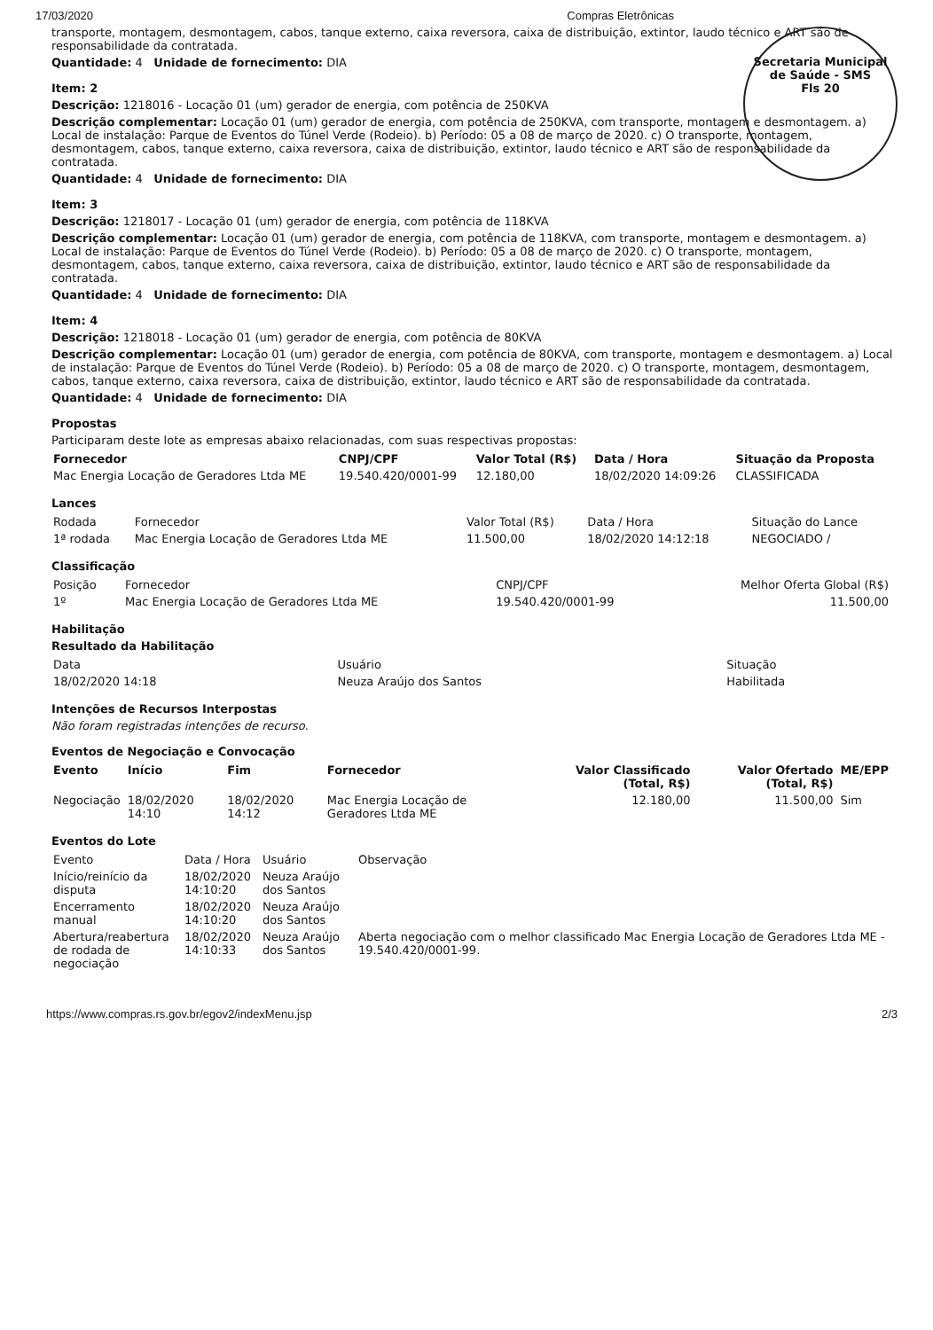17/03/2020 Compras Eletrônicas
Secretaria Municipal de Saúde - SMS
Fls 20
transporte, montagem, desmontagem, cabos, tanque externo, caixa reversora, caixa de distribuição, extintor, laudo técnico e ART são de responsabilidade da contratada.
Quantidade: 4 Unidade de fornecimento: DIA
Item: 2
Descrição: 1218016 - Locação 01 (um) gerador de energia, com potência de 250KVA
Descrição complementar: Locação 01 (um) gerador de energia, com potência de 250KVA, com transporte, montagem e desmontagem. a) Local de instalação: Parque de Eventos do Túnel Verde (Rodeio). b) Período: 05 a 08 de março de 2020. c) O transporte, montagem, desmontagem, cabos, tanque externo, caixa reversora, caixa de distribuição, extintor, laudo técnico e ART são de responsabilidade da contratada.
Quantidade: 4 Unidade de fornecimento: DIA
Item: 3
Descrição: 1218017 - Locação 01 (um) gerador de energia, com potência de 118KVA
Descrição complementar: Locação 01 (um) gerador de energia, com potência de 118KVA, com transporte, montagem e desmontagem. a) Local de instalação: Parque de Eventos do Túnel Verde (Rodeio). b) Período: 05 a 08 de março de 2020. c) O transporte, montagem, desmontagem, cabos, tanque externo, caixa reversora, caixa de distribuição, extintor, laudo técnico e ART são de responsabilidade da contratada.
Quantidade: 4 Unidade de fornecimento: DIA
Item: 4
Descrição: 1218018 - Locação 01 (um) gerador de energia, com potência de 80KVA
Descrição complementar: Locação 01 (um) gerador de energia, com potência de 80KVA, com transporte, montagem e desmontagem. a) Local de instalação: Parque de Eventos do Túnel Verde (Rodeio). b) Período: 05 a 08 de março de 2020. c) O transporte, montagem, desmontagem, cabos, tanque externo, caixa reversora, caixa de distribuição, extintor, laudo técnico e ART são de responsabilidade da contratada.
Quantidade: 4 Unidade de fornecimento: DIA
Propostas
Participaram deste lote as empresas abaixo relacionadas, com suas respectivas propostas:
| Fornecedor | CNPJ/CPF | Valor Total (R$) | Data / Hora | Situação da Proposta |
| --- | --- | --- | --- | --- |
| Mac Energia Locação de Geradores Ltda ME | 19.540.420/0001-99 | 12.180,00 | 18/02/2020 14:09:26 | CLASSIFICADA |
Lances
| Rodada | Fornecedor | Valor Total (R$) | Data / Hora | Situação do Lance |
| --- | --- | --- | --- | --- |
| 1ª rodada | Mac Energia Locação de Geradores Ltda ME | 11.500,00 | 18/02/2020 14:12:18 | NEGOCIADO / |
Classificação
| Posição | Fornecedor | CNPJ/CPF | Melhor Oferta Global (R$) |
| --- | --- | --- | --- |
| 1º | Mac Energia Locação de Geradores Ltda ME | 19.540.420/0001-99 | 11.500,00 |
Habilitação
Resultado da Habilitação
| Data | Usuário | Situação |
| --- | --- | --- |
| 18/02/2020 14:18 | Neuza Araújo dos Santos | Habilitada |
Intenções de Recursos Interpostas
Não foram registradas intenções de recurso.
Eventos de Negociação e Convocação
| Evento | Início | Fim | Fornecedor | Valor Classificado (Total, R$) | Valor Ofertado (Total, R$) | ME/EPP |
| --- | --- | --- | --- | --- | --- | --- |
| Negociação | 18/02/2020 14:10 | 18/02/2020 14:12 | Mac Energia Locação de Geradores Ltda ME | 12.180,00 | 11.500,00 | Sim |
Eventos do Lote
| Evento | Data / Hora | Usuário | Observação |
| --- | --- | --- | --- |
| Início/reinício da disputa | 18/02/2020 14:10:20 | Neuza Araújo dos Santos | |
| Encerramento manual | 18/02/2020 14:10:20 | Neuza Araújo dos Santos | |
| Abertura/reabertura de rodada de negociação | 18/02/2020 14:10:33 | Neuza Araújo dos Santos | Aberta negociação com o melhor classificado Mac Energia Locação de Geradores Ltda ME - 19.540.420/0001-99. |
https://www.compras.rs.gov.br/egov2/indexMenu.jsp 2/3